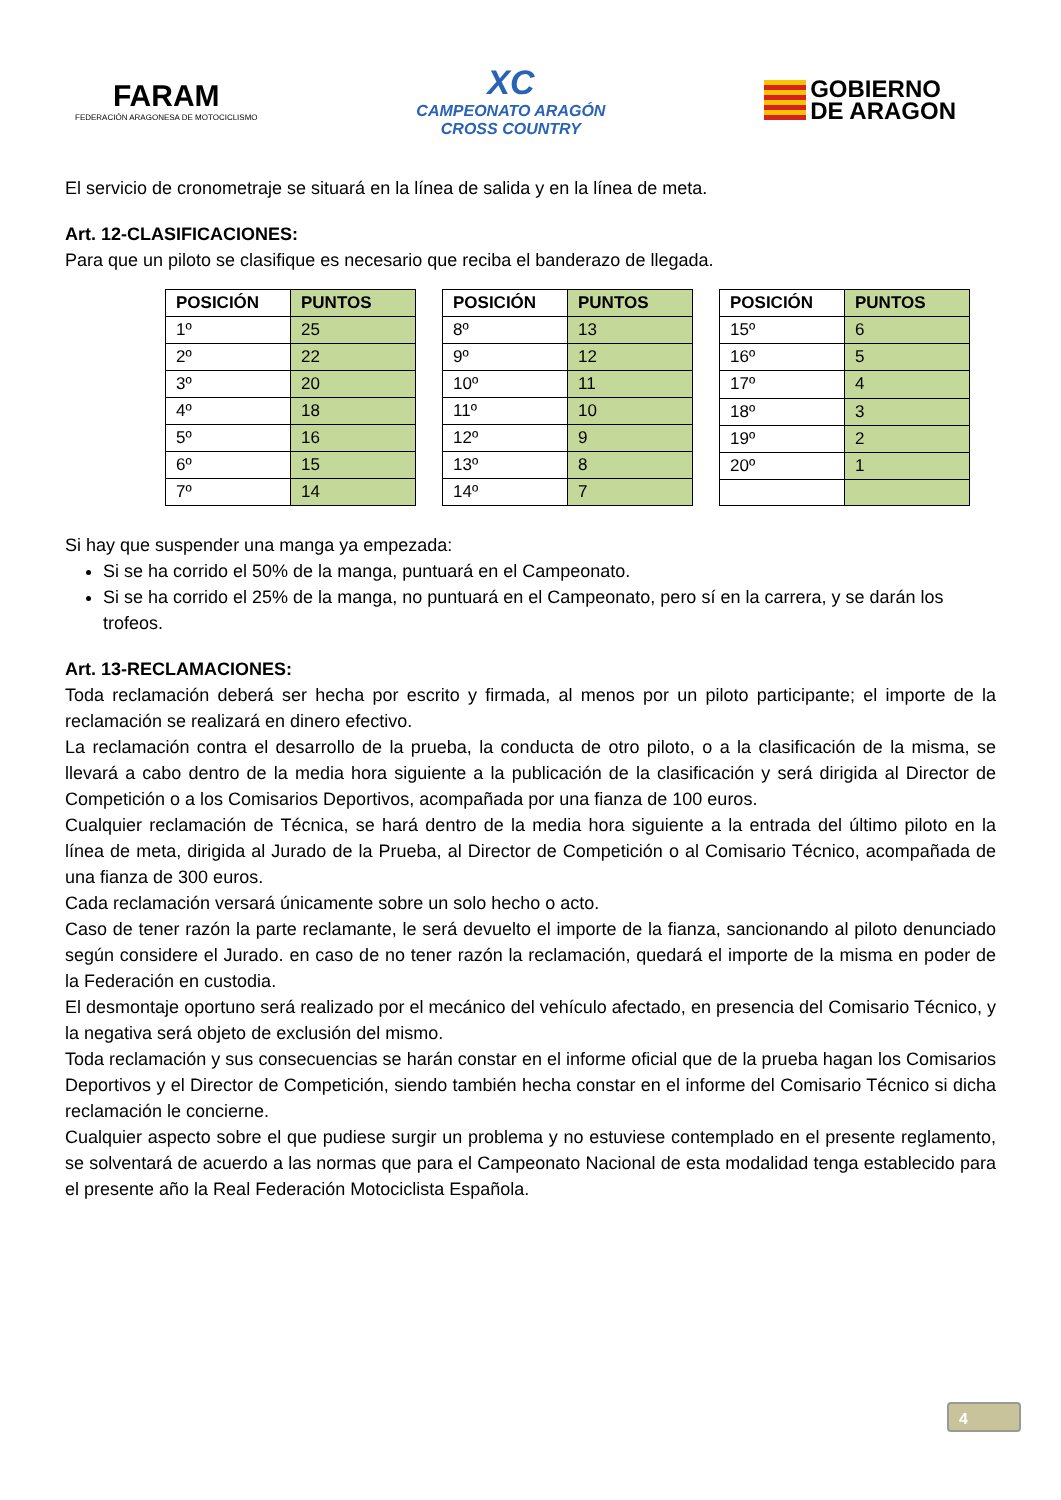FARAM
FEDERACIÓN ARAGONESA DE MOTOCICLISMO
XC
CAMPEONATO ARAGÓN
CROSS COUNTRY
GOBIERNO
DE ARAGON
El servicio de cronometraje se situará en la línea de salida y en la línea de meta.
Art. 12-CLASIFICACIONES:
Para que un piloto se clasifique es necesario que reciba el banderazo de llegada.
| POSICIÓN | PUNTOS |
| --- | --- |
| 1º | 25 |
| 2º | 22 |
| 3º | 20 |
| 4º | 18 |
| 5º | 16 |
| 6º | 15 |
| 7º | 14 |
| POSICIÓN | PUNTOS |
| --- | --- |
| 8º | 13 |
| 9º | 12 |
| 10º | 11 |
| 11º | 10 |
| 12º | 9 |
| 13º | 8 |
| 14º | 7 |
| POSICIÓN | PUNTOS |
| --- | --- |
| 15º | 6 |
| 16º | 5 |
| 17º | 4 |
| 18º | 3 |
| 19º | 2 |
| 20º | 1 |
Si hay que suspender una manga ya empezada:
Si se ha corrido el 50% de la manga, puntuará en el Campeonato.
Si se ha corrido el 25% de la manga, no puntuará en el Campeonato, pero sí en la carrera, y se darán los trofeos.
Art. 13-RECLAMACIONES:
Toda reclamación deberá ser hecha por escrito y firmada, al menos por un piloto participante; el importe de la reclamación se realizará en dinero efectivo.
La reclamación contra el desarrollo de la prueba, la conducta de otro piloto, o a la clasificación de la misma, se llevará a cabo dentro de la media hora siguiente a la publicación de la clasificación y será dirigida al Director de Competición o a los Comisarios Deportivos, acompañada por una fianza de 100 euros.
Cualquier reclamación de Técnica, se hará dentro de la media hora siguiente a la entrada del último piloto en la línea de meta, dirigida al Jurado de la Prueba, al Director de Competición o al Comisario Técnico, acompañada de una fianza de 300 euros.
Cada reclamación versará únicamente sobre un solo hecho o acto.
Caso de tener razón la parte reclamante, le será devuelto el importe de la fianza, sancionando al piloto denunciado según considere el Jurado. en caso de no tener razón la reclamación, quedará el importe de la misma en poder de la Federación en custodia.
El desmontaje oportuno será realizado por el mecánico del vehículo afectado, en presencia del Comisario Técnico, y la negativa será objeto de exclusión del mismo.
Toda reclamación y sus consecuencias se harán constar en el informe oficial que de la prueba hagan los Comisarios Deportivos y el Director de Competición, siendo también hecha constar en el informe del Comisario Técnico si dicha reclamación le concierne.
Cualquier aspecto sobre el que pudiese surgir un problema y no estuviese contemplado en el presente reglamento, se solventará de acuerdo a las normas que para el Campeonato Nacional de esta modalidad tenga establecido para el presente año la Real Federación Motociclista Española.
4